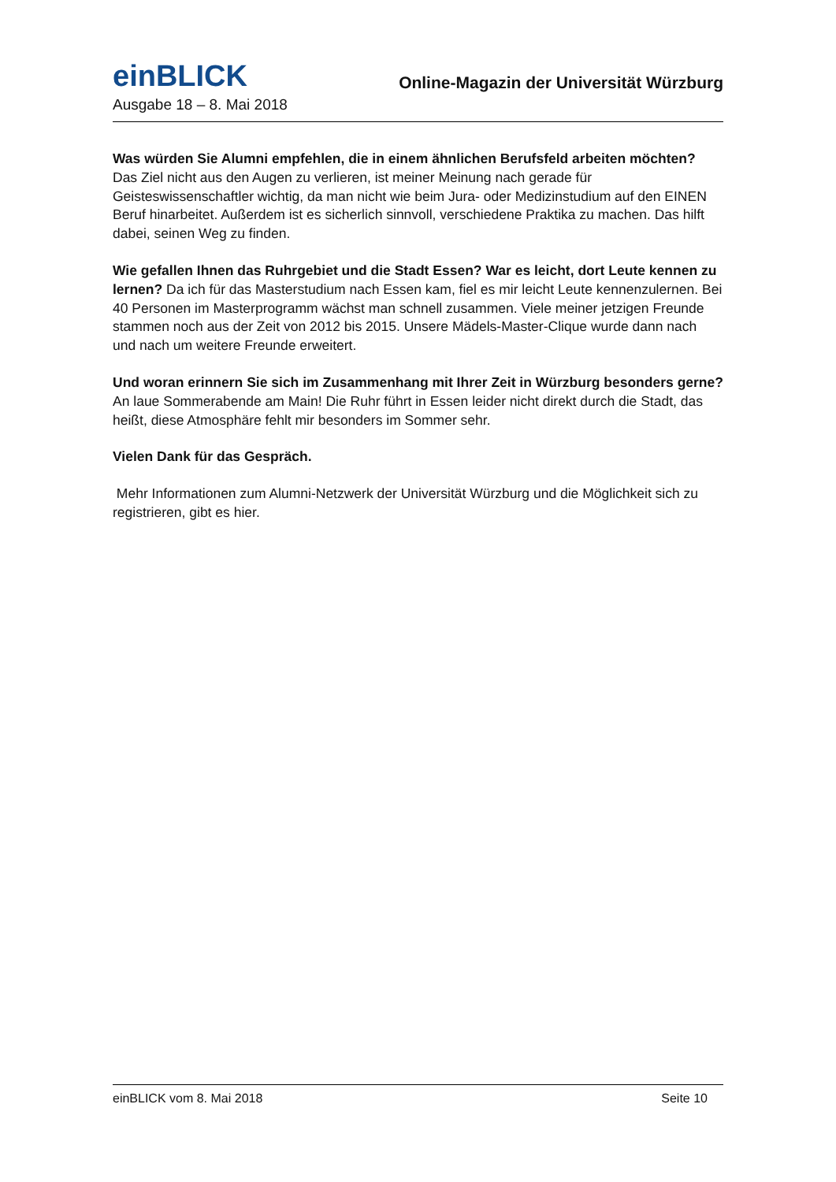einBLICK Online-Magazin der Universität Würzburg
Ausgabe 18 – 8. Mai 2018
Was würden Sie Alumni empfehlen, die in einem ähnlichen Berufsfeld arbeiten möchten?
Das Ziel nicht aus den Augen zu verlieren, ist meiner Meinung nach gerade für Geisteswissenschaftler wichtig, da man nicht wie beim Jura- oder Medizinstudium auf den EINEN Beruf hinarbeitet. Außerdem ist es sicherlich sinnvoll, verschiedene Praktika zu machen. Das hilft dabei, seinen Weg zu finden.
Wie gefallen Ihnen das Ruhrgebiet und die Stadt Essen? War es leicht, dort Leute kennen zu lernen? Da ich für das Masterstudium nach Essen kam, fiel es mir leicht Leute kennenzulernen. Bei 40 Personen im Masterprogramm wächst man schnell zusammen. Viele meiner jetzigen Freunde stammen noch aus der Zeit von 2012 bis 2015. Unsere Mädels-Master-Clique wurde dann nach und nach um weitere Freunde erweitert.
Und woran erinnern Sie sich im Zusammenhang mit Ihrer Zeit in Würzburg besonders gerne?
An laue Sommerabende am Main! Die Ruhr führt in Essen leider nicht direkt durch die Stadt, das heißt, diese Atmosphäre fehlt mir besonders im Sommer sehr.
Vielen Dank für das Gespräch.
Mehr Informationen zum Alumni-Netzwerk der Universität Würzburg und die Möglichkeit sich zu registrieren, gibt es hier.
einBLICK vom 8. Mai 2018 Seite 10